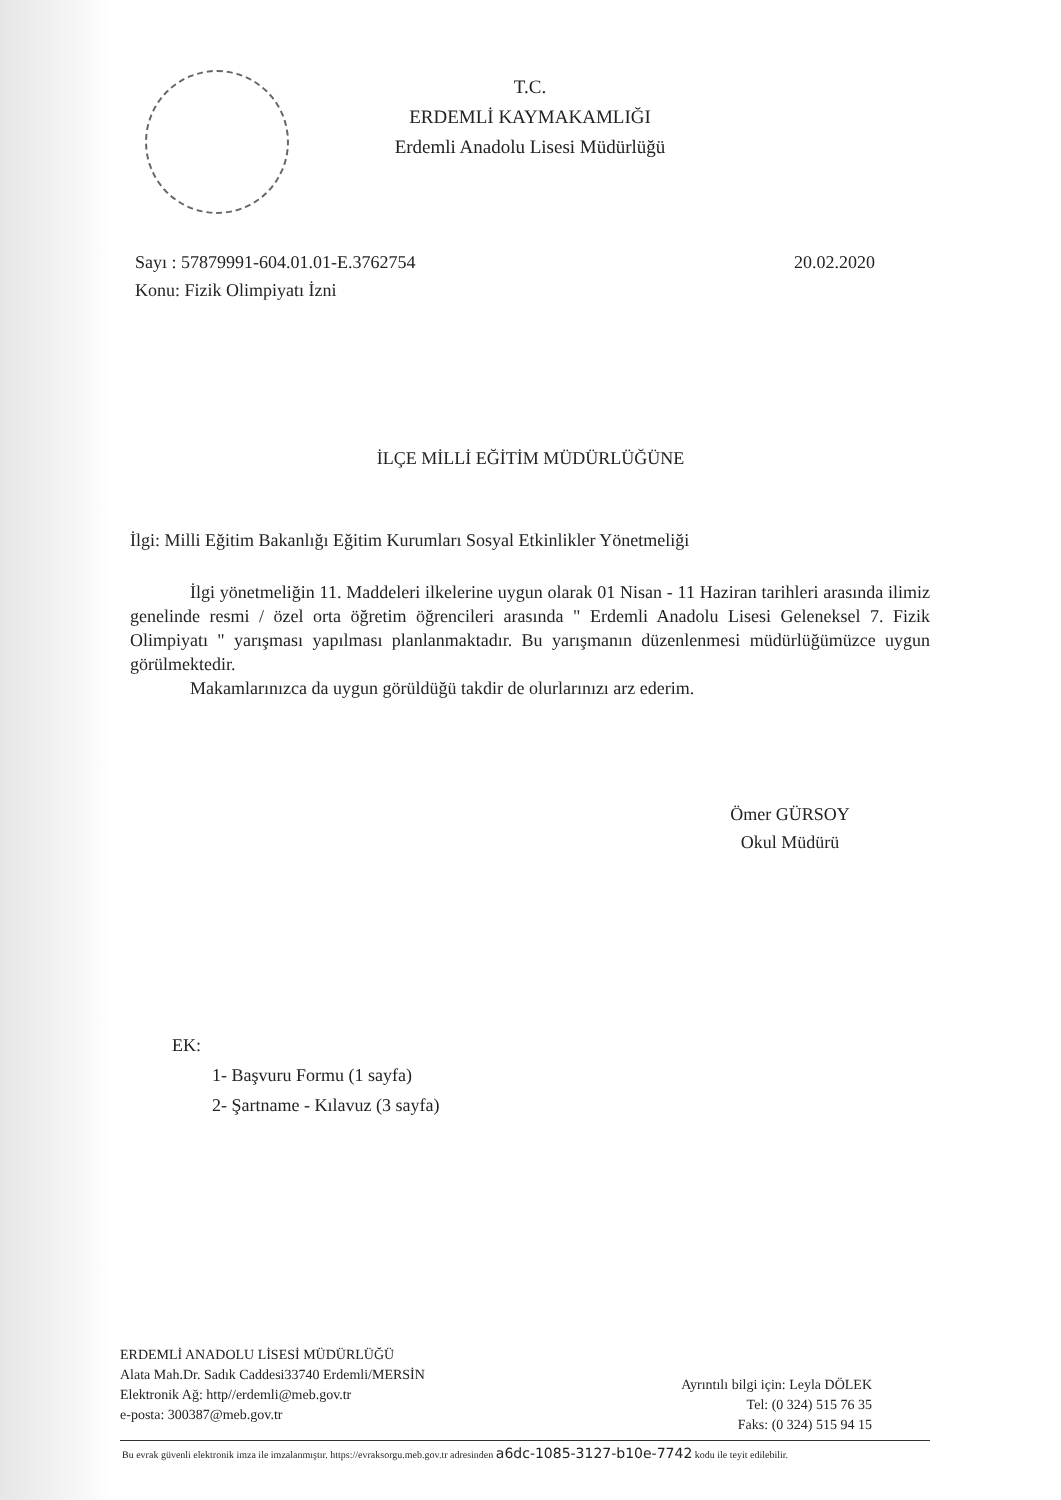T.C.
ERDEMLİ KAYMAKAMLIĞI
Erdemli Anadolu Lisesi Müdürlüğü
20.02.2020 Sayı : 57879991-604.01.01-E.3762754
Konu: Fizik Olimpiyatı İzni
İLÇE MİLLİ EĞİTİM MÜDÜRLÜĞÜNE
İlgi: Milli Eğitim Bakanlığı Eğitim Kurumları Sosyal Etkinlikler Yönetmeliği
İlgi yönetmeliğin 11. Maddeleri ilkelerine uygun olarak 01 Nisan - 11 Haziran tarihleri arasında ilimiz genelinde resmi / özel orta öğretim öğrencileri arasında " Erdemli Anadolu Lisesi Geleneksel 7. Fizik Olimpiyatı " yarışması yapılması planlanmaktadır. Bu yarışmanın düzenlenmesi müdürlüğümüzce uygun görülmektedir.
Makamlarınızca da uygun görüldüğü takdir de olurlarınızı arz ederim.
Ömer GÜRSOY
Okul Müdürü
EK:
1- Başvuru Formu (1 sayfa)
2- Şartname - Kılavuz (3 sayfa)
ERDEMLİ ANADOLU LİSESİ MÜDÜRLÜĞÜ
Alata Mah.Dr. Sadık Caddesi33740 Erdemli/MERSİN
Elektronik Ağ: http//erdemli@meb.gov.tr
e-posta: 300387@meb.gov.tr
Ayrıntılı bilgi için: Leyla DÖLEK
Tel: (0 324) 515 76 35
Faks: (0 324) 515 94 15
Bu evrak güvenli elektronik imza ile imzalanmıştır. https://evraksorgu.meb.gov.tr adresinden a6dc-1085-3127-b10e-7742 kodu ile teyit edilebilir.